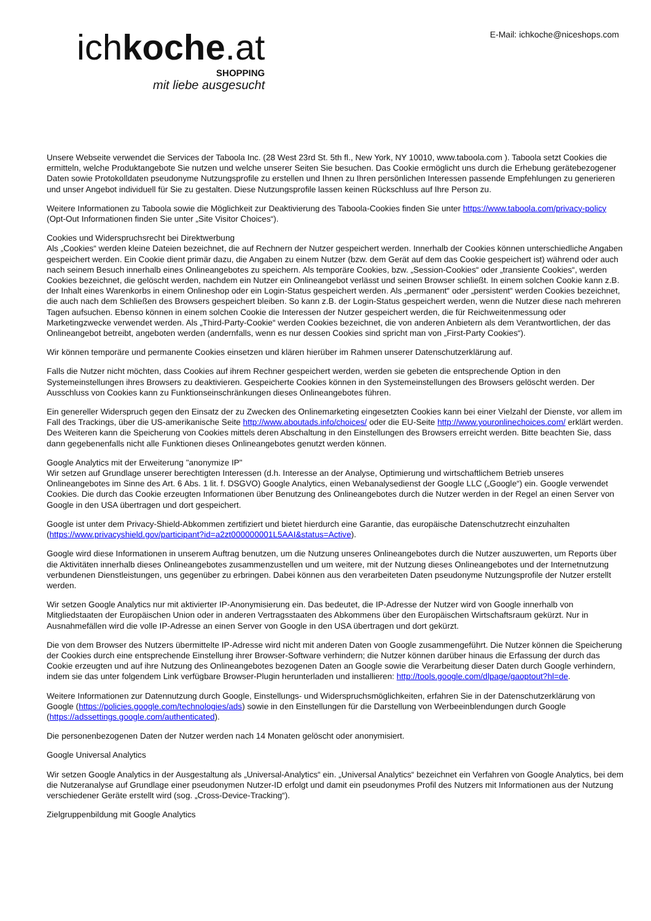ichkoche.at
SHOPPING
mit liebe ausgesucht
E-Mail: ichkoche@niceshops.com
Unsere Webseite verwendet die Services der Taboola Inc. (28 West 23rd St. 5th fl., New York, NY 10010, www.taboola.com ). Taboola setzt Cookies die ermitteln, welche Produktangebote Sie nutzen und welche unserer Seiten Sie besuchen. Das Cookie ermöglicht uns durch die Erhebung gerätebezogener Daten sowie Protokolldaten pseudonyme Nutzungsprofile zu erstellen und Ihnen zu Ihren persönlichen Interessen passende Empfehlungen zu generieren und unser Angebot individuell für Sie zu gestalten. Diese Nutzungsprofile lassen keinen Rückschluss auf Ihre Person zu.
Weitere Informationen zu Taboola sowie die Möglichkeit zur Deaktivierung des Taboola-Cookies finden Sie unter https://www.taboola.com/privacy-policy (Opt-Out Informationen finden Sie unter „Site Visitor Choices“).
Cookies und Widerspruchsrecht bei Direktwerbung
Als „Cookies“ werden kleine Dateien bezeichnet, die auf Rechnern der Nutzer gespeichert werden. Innerhalb der Cookies können unterschiedliche Angaben gespeichert werden. Ein Cookie dient primär dazu, die Angaben zu einem Nutzer (bzw. dem Gerät auf dem das Cookie gespeichert ist) während oder auch nach seinem Besuch innerhalb eines Onlineangebotes zu speichern. Als temporäre Cookies, bzw. „Session-Cookies“ oder „transiente Cookies“, werden Cookies bezeichnet, die gelöscht werden, nachdem ein Nutzer ein Onlineangebot verlässt und seinen Browser schließt. In einem solchen Cookie kann z.B. der Inhalt eines Warenkorbs in einem Onlineshop oder ein Login-Status gespeichert werden. Als „permanent“ oder „persistent“ werden Cookies bezeichnet, die auch nach dem Schließen des Browsers gespeichert bleiben. So kann z.B. der Login-Status gespeichert werden, wenn die Nutzer diese nach mehreren Tagen aufsuchen. Ebenso können in einem solchen Cookie die Interessen der Nutzer gespeichert werden, die für Reichweitenmessung oder Marketingzwecke verwendet werden. Als „Third-Party-Cookie“ werden Cookies bezeichnet, die von anderen Anbietern als dem Verantwortlichen, der das Onlineangebot betreibt, angeboten werden (andernfalls, wenn es nur dessen Cookies sind spricht man von „First-Party Cookies“).
Wir können temporäre und permanente Cookies einsetzen und klären hierüber im Rahmen unserer Datenschutzerklärung auf.
Falls die Nutzer nicht möchten, dass Cookies auf ihrem Rechner gespeichert werden, werden sie gebeten die entsprechende Option in den Systemeinstellungen ihres Browsers zu deaktivieren. Gespeicherte Cookies können in den Systemeinstellungen des Browsers gelöscht werden. Der Ausschluss von Cookies kann zu Funktionseinschränkungen dieses Onlineangebotes führen.
Ein genereller Widerspruch gegen den Einsatz der zu Zwecken des Onlinemarketing eingesetzten Cookies kann bei einer Vielzahl der Dienste, vor allem im Fall des Trackings, über die US-amerikanische Seite http://www.aboutads.info/choices/ oder die EU-Seite http://www.youronlinechoices.com/ erklärt werden. Des Weiteren kann die Speicherung von Cookies mittels deren Abschaltung in den Einstellungen des Browsers erreicht werden. Bitte beachten Sie, dass dann gegebenenfalls nicht alle Funktionen dieses Onlineangebotes genutzt werden können.
Google Analytics mit der Erweiterung "anonymize IP"
Wir setzen auf Grundlage unserer berechtigten Interessen (d.h. Interesse an der Analyse, Optimierung und wirtschaftlichem Betrieb unseres Onlineangebotes im Sinne des Art. 6 Abs. 1 lit. f. DSGVO) Google Analytics, einen Webanalysedienst der Google LLC („Google“) ein. Google verwendet Cookies. Die durch das Cookie erzeugten Informationen über Benutzung des Onlineangebotes durch die Nutzer werden in der Regel an einen Server von Google in den USA übertragen und dort gespeichert.
Google ist unter dem Privacy-Shield-Abkommen zertifiziert und bietet hierdurch eine Garantie, das europäische Datenschutzrecht einzuhalten (https://www.privacyshield.gov/participant?id=a2zt000000001L5AAI&status=Active).
Google wird diese Informationen in unserem Auftrag benutzen, um die Nutzung unseres Onlineangebotes durch die Nutzer auszuwerten, um Reports über die Aktivitäten innerhalb dieses Onlineangebotes zusammenzustellen und um weitere, mit der Nutzung dieses Onlineangebotes und der Internetnutzung verbundenen Dienstleistungen, uns gegenüber zu erbringen. Dabei können aus den verarbeiteten Daten pseudonyme Nutzungsprofile der Nutzer erstellt werden.
Wir setzen Google Analytics nur mit aktivierter IP-Anonymisierung ein. Das bedeutet, die IP-Adresse der Nutzer wird von Google innerhalb von Mitgliedstaaten der Europäischen Union oder in anderen Vertragsstaaten des Abkommens über den Europäischen Wirtschaftsraum gekürzt. Nur in Ausnahmefällen wird die volle IP-Adresse an einen Server von Google in den USA übertragen und dort gekürzt.
Die von dem Browser des Nutzers übermittelte IP-Adresse wird nicht mit anderen Daten von Google zusammengeführt. Die Nutzer können die Speicherung der Cookies durch eine entsprechende Einstellung ihrer Browser-Software verhindern; die Nutzer können darüber hinaus die Erfassung der durch das Cookie erzeugten und auf ihre Nutzung des Onlineangebotes bezogenen Daten an Google sowie die Verarbeitung dieser Daten durch Google verhindern, indem sie das unter folgendem Link verfügbare Browser-Plugin herunterladen und installieren: http://tools.google.com/dlpage/gaoptout?hl=de.
Weitere Informationen zur Datennutzung durch Google, Einstellungs- und Widerspruchsmöglichkeiten, erfahren Sie in der Datenschutzerklärung von Google (https://policies.google.com/technologies/ads) sowie in den Einstellungen für die Darstellung von Werbeeinblendungen durch Google (https://adssettings.google.com/authenticated).
Die personenbezogenen Daten der Nutzer werden nach 14 Monaten gelöscht oder anonymisiert.
Google Universal Analytics
Wir setzen Google Analytics in der Ausgestaltung als „Universal-Analytics“ ein. „Universal Analytics“ bezeichnet ein Verfahren von Google Analytics, bei dem die Nutzeranalyse auf Grundlage einer pseudonymen Nutzer-ID erfolgt und damit ein pseudonymes Profil des Nutzers mit Informationen aus der Nutzung verschiedener Geräte erstellt wird (sog. „Cross-Device-Tracking“).
Zielgruppenbildung mit Google Analytics